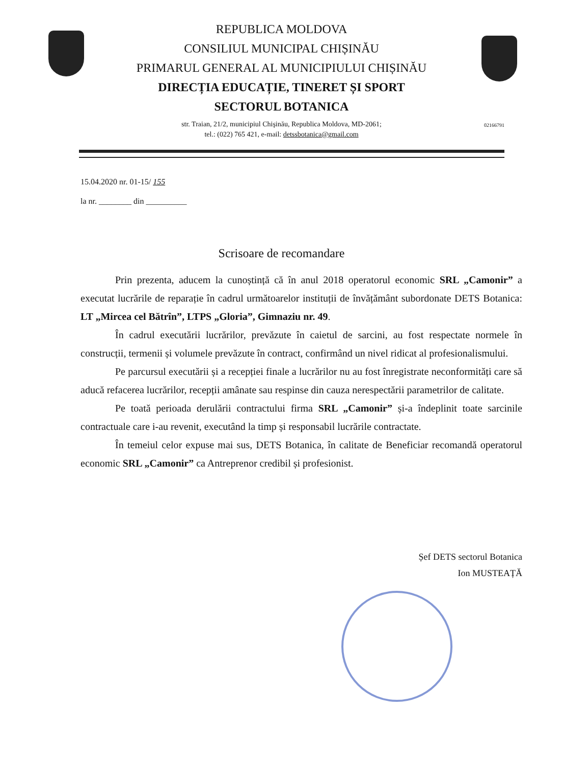REPUBLICA MOLDOVA
CONSILIUL MUNICIPAL CHIȘINĂU
PRIMARUL GENERAL AL MUNICIPIULUI CHIȘINĂU
DIRECȚIA EDUCAȚIE, TINERET ȘI SPORT
SECTORUL BOTANICA
str. Traian, 21/2, municipiul Chişinău, Republica Moldova, MD-2061;
tel.: (022) 765 421, e-mail: detssbotanica@gmail.com
02166791
15.04.2020 nr. 01-15/ 155
la nr. ________ din __________
Scrisoare de recomandare
Prin prezenta, aducem la cunoștință că în anul 2018 operatorul economic SRL „Camonir” a executat lucrările de reparație în cadrul următoarelor instituții de învățământ subordonate DETS Botanica: LT „Mircea cel Bătrîn”, LTPS „Gloria”, Gimnaziu nr. 49.
În cadrul executării lucrărilor, prevăzute în caietul de sarcini, au fost respectate normele în construcții, termenii și volumele prevăzute în contract, confirmând un nivel ridicat al profesionalismului.
Pe parcursul executării și a recepției finale a lucrărilor nu au fost înregistrate neconformități care să aducă refacerea lucrărilor, recepții amânate sau respinse din cauza nerespectării parametrilor de calitate.
Pe toată perioada derulării contractului firma SRL „Camonir” și-a îndeplinit toate sarcinile contractuale care i-au revenit, executând la timp și responsabil lucrările contractate.
În temeiul celor expuse mai sus, DETS Botanica, în calitate de Beneficiar recomandă operatorul economic SRL „Camonir” ca Antreprenor credibil și profesionist.
Șef DETS sectorul Botanica
Ion MUSTEAȚĂ